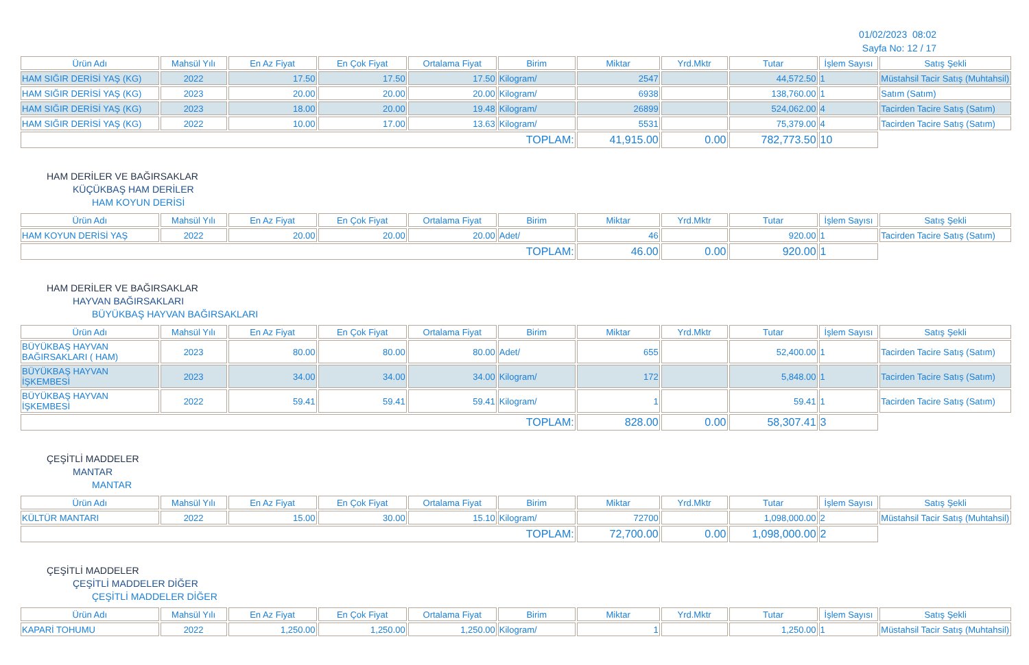01/02/2023 08:02
Sayfa No: 12 / 17
| Ürün Adı | Mahsül Yılı | En Az Fiyat | En Çok Fiyat | Ortalama Fiyat | Birim | Miktar | Yrd.Mktr | Tutar | İşlem Sayısı | Satış Şekli |
| --- | --- | --- | --- | --- | --- | --- | --- | --- | --- | --- |
| HAM SIĞIR DERİSİ YAŞ (KG) | 2022 | 17.50 | 17.50 | 17.50 | Kilogram/ | 2547 | | 44,572.50 | 1 | Müstahsil Tacir Satış (Muhtahsil) |
| HAM SIĞIR DERİSİ YAŞ (KG) | 2023 | 20.00 | 20.00 | 20.00 | Kilogram/ | 6938 | | 138,760.00 | 1 | Satım (Satım) |
| HAM SIĞIR DERİSİ YAŞ (KG) | 2023 | 18.00 | 20.00 | 19.48 | Kilogram/ | 26899 | | 524,062.00 | 4 | Tacirden Tacire Satış (Satım) |
| HAM SIĞIR DERİSİ YAŞ (KG) | 2022 | 10.00 | 17.00 | 13.63 | Kilogram/ | 5531 | | 75,379.00 | 4 | Tacirden Tacire Satış (Satım) |
| TOPLAM: | | | | | | 41,915.00 | 0.00 | 782,773.50 | 10 | |
HAM DERİLER VE BAĞIRSAKLAR
KÜÇÜKBAŞ HAM DERİLER
HAM KOYUN DERİSİ
| Ürün Adı | Mahsül Yılı | En Az Fiyat | En Çok Fiyat | Ortalama Fiyat | Birim | Miktar | Yrd.Mktr | Tutar | İşlem Sayısı | Satış Şekli |
| --- | --- | --- | --- | --- | --- | --- | --- | --- | --- | --- |
| HAM KOYUN DERİSİ YAŞ | 2022 | 20.00 | 20.00 | 20.00 | Adet/ | 46 | | 920.00 | 1 | Tacirden Tacire Satış (Satım) |
| TOPLAM: | | | | | | 46.00 | 0.00 | 920.00 | 1 | |
HAM DERİLER VE BAĞIRSAKLAR
HAYVAN BAĞIRSAKLARI
BÜYÜKBAŞ HAYVAN BAĞIRSAKLARI
| Ürün Adı | Mahsül Yılı | En Az Fiyat | En Çok Fiyat | Ortalama Fiyat | Birim | Miktar | Yrd.Mktr | Tutar | İşlem Sayısı | Satış Şekli |
| --- | --- | --- | --- | --- | --- | --- | --- | --- | --- | --- |
| BÜYÜKBAŞ HAYVAN BAĞIRSAKLARI ( HAM) | 2023 | 80.00 | 80.00 | 80.00 | Adet/ | 655 | | 52,400.00 | 1 | Tacirden Tacire Satış (Satım) |
| BÜYÜKBAŞ HAYVAN İŞKEMBESİ | 2023 | 34.00 | 34.00 | 34.00 | Kilogram/ | 172 | | 5,848.00 | 1 | Tacirden Tacire Satış (Satım) |
| BÜYÜKBAŞ HAYVAN İŞKEMBESİ | 2022 | 59.41 | 59.41 | 59.41 | Kilogram/ | 1 | | 59.41 | 1 | Tacirden Tacire Satış (Satım) |
| TOPLAM: | | | | | | 828.00 | 0.00 | 58,307.41 | 3 | |
ÇEŞİTLİ MADDELER
MANTAR
MANTAR
| Ürün Adı | Mahsül Yılı | En Az Fiyat | En Çok Fiyat | Ortalama Fiyat | Birim | Miktar | Yrd.Mktr | Tutar | İşlem Sayısı | Satış Şekli |
| --- | --- | --- | --- | --- | --- | --- | --- | --- | --- | --- |
| KÜLTÜR MANTARI | 2022 | 15.00 | 30.00 | 15.10 | Kilogram/ | 72700 | | 1,098,000.00 | 2 | Müstahsil Tacir Satış (Muhtahsil) |
| TOPLAM: | | | | | | 72,700.00 | 0.00 | 1,098,000.00 | 2 | |
ÇEŞİTLİ MADDELER
ÇEŞİTLİ MADDELER DİĞER
ÇEŞİTLİ MADDELER DİĞER
| Ürün Adı | Mahsül Yılı | En Az Fiyat | En Çok Fiyat | Ortalama Fiyat | Birim | Miktar | Yrd.Mktr | Tutar | İşlem Sayısı | Satış Şekli |
| --- | --- | --- | --- | --- | --- | --- | --- | --- | --- | --- |
| KAPARİ TOHUMU | 2022 | 1,250.00 | 1,250.00 | 1,250.00 | Kilogram/ | 1 | | 1,250.00 | 1 | Müstahsil Tacir Satış (Muhtahsil) |